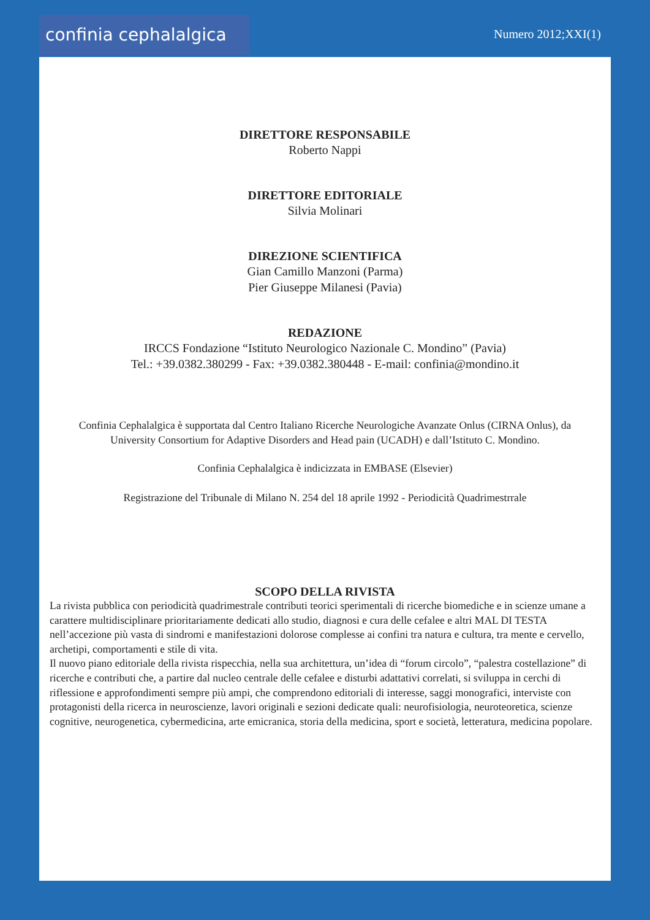confinia cephalalgica
Numero 2012;XXI(1)
DIRETTORE RESPONSABILE
Roberto Nappi
DIRETTORE EDITORIALE
Silvia Molinari
DIREZIONE SCIENTIFICA
Gian Camillo Manzoni (Parma)
Pier Giuseppe Milanesi (Pavia)
REDAZIONE
IRCCS Fondazione “Istituto Neurologico Nazionale C. Mondino” (Pavia)
Tel.: +39.0382.380299 - Fax: +39.0382.380448 - E-mail: confinia@mondino.it
Confinia Cephalalgica è supportata dal Centro Italiano Ricerche Neurologiche Avanzate Onlus (CIRNA Onlus), da
University Consortium for Adaptive Disorders and Head pain (UCADH) e dall’Istituto C. Mondino.
Confinia Cephalalgica è indicizzata in EMBASE (Elsevier)
Registrazione del Tribunale di Milano N. 254 del 18 aprile 1992 - Periodicità Quadrimestrrale
SCOPO DELLA RIVISTA
La rivista pubblica con periodicità quadrimestrale contributi teorici sperimentali di ricerche biomediche e in scienze umane a carattere multidisciplinare prioritariamente dedicati allo studio, diagnosi e cura delle cefalee e altri MAL DI TESTA nell’accezione più vasta di sindromi e manifestazioni dolorose complesse ai confini tra natura e cultura, tra mente e cervello, archetipi, comportamenti e stile di vita.
Il nuovo piano editoriale della rivista rispecchia, nella sua architettura, un’idea di “forum circolo”, “palestra costellazione” di ricerche e contributi che, a partire dal nucleo centrale delle cefalee e disturbi adattativi correlati, si sviluppa in cerchi di riflessione e approfondimenti sempre più ampi, che comprendono editoriali di interesse, saggi monografici, interviste con protagonisti della ricerca in neuroscienze, lavori originali e sezioni dedicate quali: neurofisiologia, neuroteoretica, scienze cognitive, neurogenetica, cybermedicina, arte emicranica, storia della medicina, sport e società, letteratura, medicina popolare.